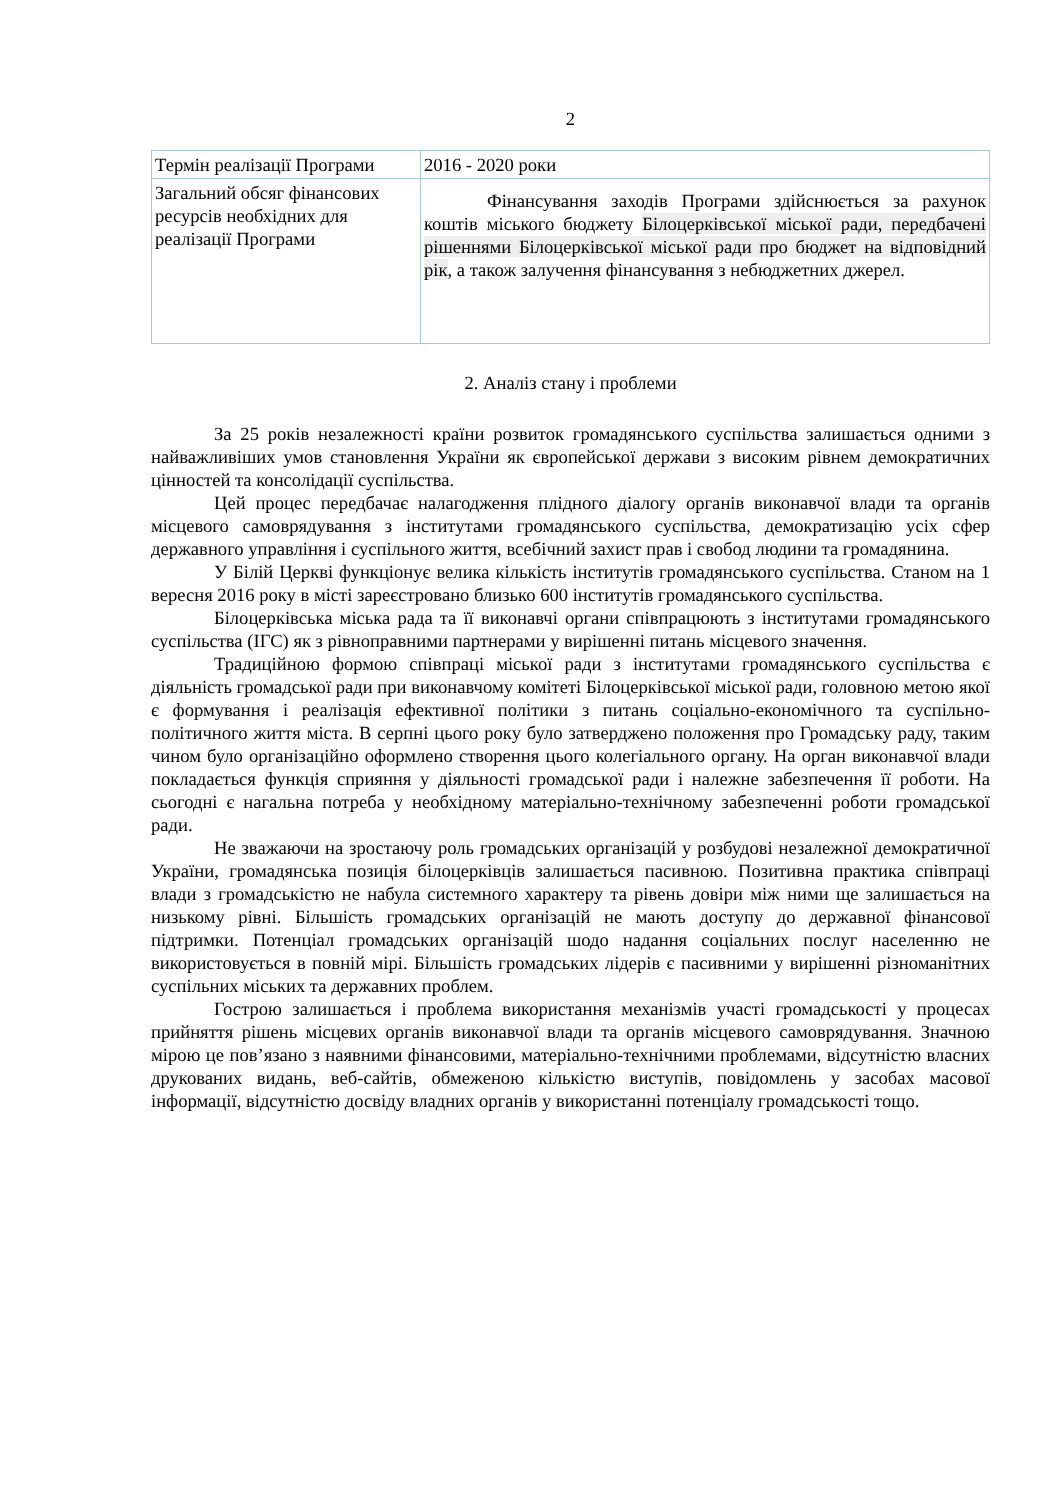2
| Термін реалізації Програми | 2016 - 2020 роки |
| Загальний обсяг фінансових ресурсів необхідних для реалізації Програми | Фінансування заходів Програми здійснюється за рахунок коштів міського бюджету Білоцерківської міської ради, передбачені рішеннями Білоцерківської міської ради про бюджет на відповідний рік , а також залучення фінансування з небюджетних джерел. |
2. Аналіз стану і проблеми
За 25 років незалежності країни розвиток громадянського суспільства залишається одними з найважливіших умов становлення України як європейської держави з високим рівнем демократичних цінностей та консолідації суспільства.
Цей процес передбачає налагодження плідного діалогу органів виконавчої влади та органів місцевого самоврядування з інститутами громадянського суспільства, демократизацію усіх сфер державного управління і суспільного життя, всебічний захист прав і свобод людини та громадянина.
У Білій Церкві функціонує велика кількість інститутів громадянського суспільства. Станом на 1 вересня 2016 року в місті зареєстровано близько 600 інститутів громадянського суспільства.
Білоцерківська міська рада та її виконавчі органи співпрацюють з інститутами громадянського суспільства (ІГС) як з рівноправними партнерами у вирішенні питань місцевого значення.
Традиційною формою співпраці міської ради з інститутами громадянського суспільства є діяльність громадської ради при виконавчому комітеті Білоцерківської міської ради, головною метою якої є формування і реалізація ефективної політики з питань соціально-економічного та суспільно-політичного життя міста. В серпні цього року було затверджено положення про Громадську раду, таким чином було організаційно оформлено створення цього колегіального органу. На орган виконавчої влади покладається функція сприяння у діяльності громадської ради і належне забезпечення її роботи. На сьогодні є нагальна потреба у необхідному матеріально-технічному забезпеченні роботи громадської ради.
Не зважаючи на зростаючу роль громадських організацій у розбудові незалежної демократичної України, громадянська позиція білоцерківців залишається пасивною. Позитивна практика співпраці влади з громадськістю не набула системного характеру та рівень довіри між ними ще залишається на низькому рівні. Більшість громадських організацій не мають доступу до державної фінансової підтримки. Потенціал громадських організацій шодо надання соціальних послуг населенню не використовується в повній мірі. Більшість громадських лідерів є пасивними у вирішенні різноманітних суспільних міських та державних проблем.
Гострою залишається і проблема використання механізмів участі громадськості у процесах прийняття рішень місцевих органів виконавчої влади та органів місцевого самоврядування. Значною мірою це пов’язано з наявними фінансовими, матеріально-технічними проблемами, відсутністю власних друкованих видань, веб-сайтів, обмеженою кількістю виступів, повідомлень у засобах масової інформації, відсутністю досвіду владних органів у використанні потенціалу громадськості тощо.